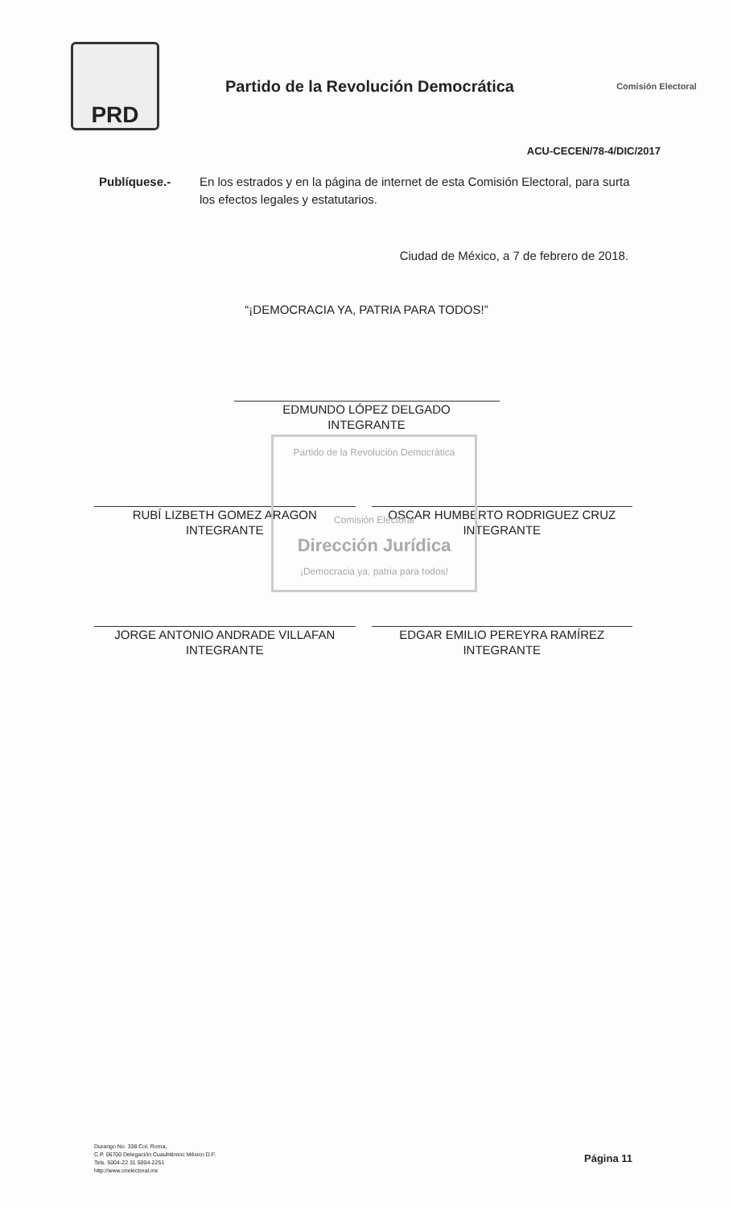PRD
Partido de la Revolución Democrática
Comisión Electoral
ACU-CECEN/78-4/DIC/2017
Publíquese.- En los estrados y en la página de internet de esta Comisión Electoral, para surta los efectos legales y estatutarios.
Ciudad de México, a 7 de febrero de 2018.
“¡DEMOCRACIA YA, PATRIA PARA TODOS!”
EDMUNDO LÓPEZ DELGADO
INTEGRANTE
RUBÍ LIZBETH GOMEZ ARAGON
INTEGRANTE
OSCAR HUMBERTO RODRIGUEZ CRUZ
INTEGRANTE
JORGE ANTONIO ANDRADE VILLAFAN
INTEGRANTE
EDGAR EMILIO PEREYRA RAMÍREZ
INTEGRANTE
Partido de la Revolución Democrática
Comisión Electoral
Dirección Jurídica
¡Democracia ya, patria para todos!
Durango No. 338 Col. Roma,
C.P. 06700 Delegación Cuauhtémoc México D.F.
Tels. 5004-22 31 5004-2251
http://www.cnelectoral.mx
Página 11